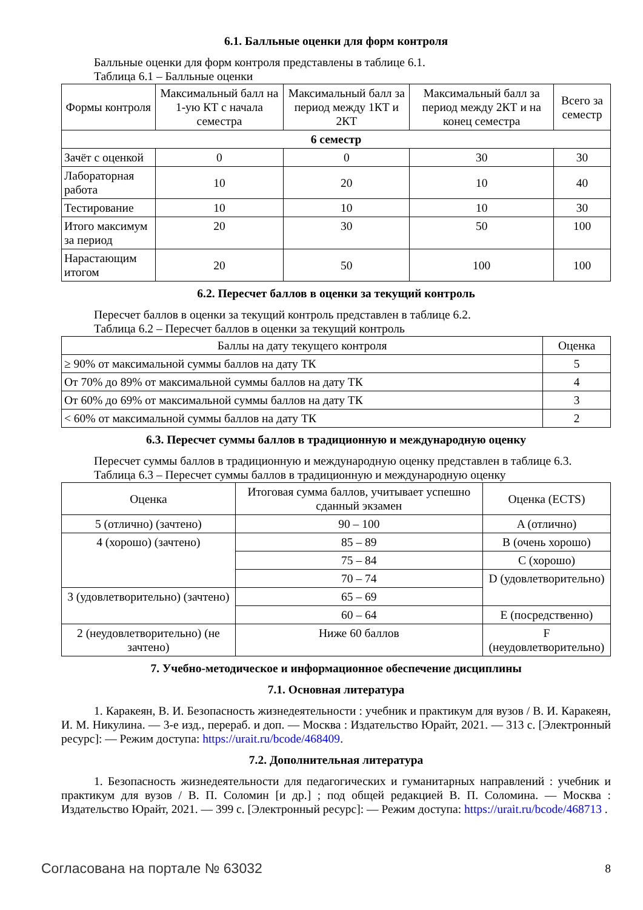6.1. Балльные оценки для форм контроля
Балльные оценки для форм контроля представлены в таблице 6.1.
Таблица 6.1 – Балльные оценки
| Формы контроля | Максимальный балл на 1-ую КТ с начала семестра | Максимальный балл за период между 1КТ и 2КТ | Максимальный балл за период между 2КТ и на конец семестра | Всего за семестр |
| --- | --- | --- | --- | --- |
| 6 семестр | | | | |
| Зачёт с оценкой | 0 | 0 | 30 | 30 |
| Лабораторная работа | 10 | 20 | 10 | 40 |
| Тестирование | 10 | 10 | 10 | 30 |
| Итого максимум за период | 20 | 30 | 50 | 100 |
| Нарастающим итогом | 20 | 50 | 100 | 100 |
6.2. Пересчет баллов в оценки за текущий контроль
Пересчет баллов в оценки за текущий контроль представлен в таблице 6.2.
Таблица 6.2 – Пересчет баллов в оценки за текущий контроль
| Баллы на дату текущего контроля | Оценка |
| --- | --- |
| ≥ 90% от максимальной суммы баллов на дату ТК | 5 |
| От 70% до 89% от максимальной суммы баллов на дату ТК | 4 |
| От 60% до 69% от максимальной суммы баллов на дату ТК | 3 |
| < 60% от максимальной суммы баллов на дату ТК | 2 |
6.3. Пересчет суммы баллов в традиционную и международную оценку
Пересчет суммы баллов в традиционную и международную оценку представлен в таблице 6.3.
Таблица 6.3 – Пересчет суммы баллов в традиционную и международную оценку
| Оценка | Итоговая сумма баллов, учитывает успешно сданный экзамен | Оценка (ECTS) |
| --- | --- | --- |
| 5 (отлично) (зачтено) | 90 – 100 | A (отлично) |
| 4 (хорошо) (зачтено) | 85 – 89 | B (очень хорошо) |
| | 75 – 84 | C (хорошо) |
| | 70 – 74 | D (удовлетворительно) |
| 3 (удовлетворительно) (зачтено) | 65 – 69 | |
| | 60 – 64 | E (посредственно) |
| 2 (неудовлетворительно) (не зачтено) | Ниже 60 баллов | F (неудовлетворительно) |
7. Учебно-методическое и информационное обеспечение дисциплины
7.1. Основная литература
1. Каракеян, В. И. Безопасность жизнедеятельности : учебник и практикум для вузов / В. И. Каракеян, И. М. Никулина. — 3-е изд., перераб. и доп. — Москва : Издательство Юрайт, 2021. — 313 с. [Электронный ресурс]: — Режим доступа: https://urait.ru/bcode/468409.
7.2. Дополнительная литература
1. Безопасность жизнедеятельности для педагогических и гуманитарных направлений : учебник и практикум для вузов / В. П. Соломин [и др.] ; под общей редакцией В. П. Соломина. — Москва : Издательство Юрайт, 2021. — 399 с. [Электронный ресурс]: — Режим доступа: https://urait.ru/bcode/468713 .
Согласована на портале № 63032 8